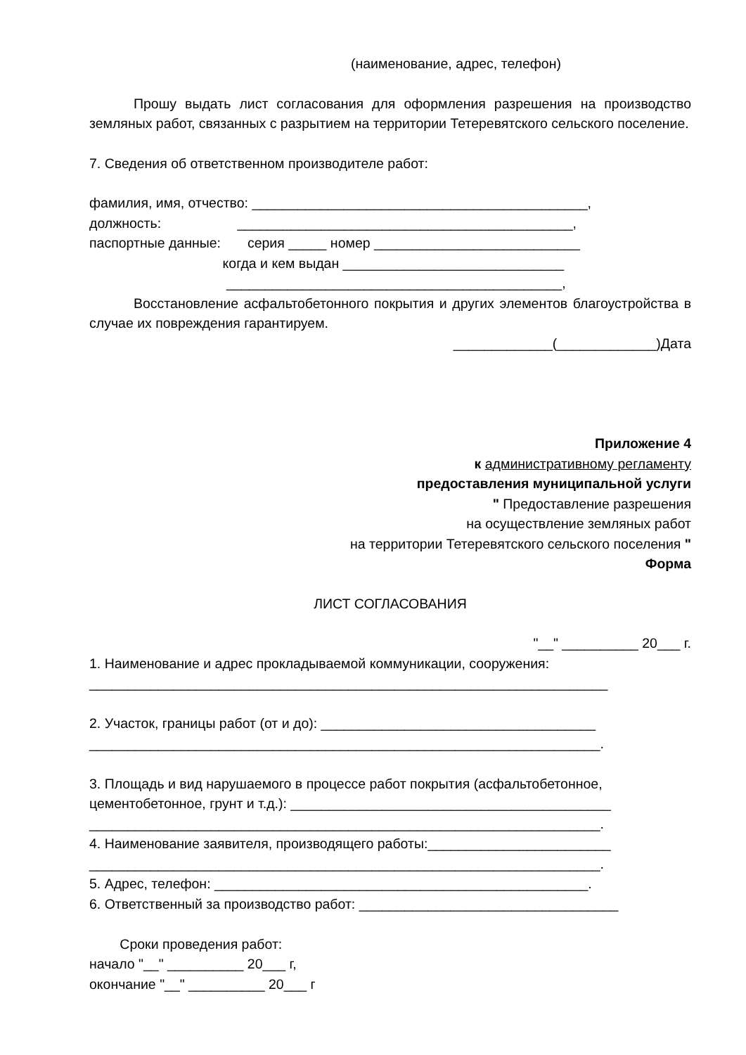(наименование, адрес, телефон)
Прошу выдать лист согласования для оформления разрешения на производство земляных работ, связанных с разрытием на территории Тетеревятского сельского поселение.
7. Сведения об ответственном производителе работ:
фамилия, имя, отчество: ____________________________________________,
должность:                    ____________________________________________,
паспортные данные:       серия _____ номер ___________________________
                                   когда и кем выдан _____________________________
                                    ____________________________________________,
Восстановление асфальтобетонного покрытия и других элементов благоустройства в случае их повреждения гарантируем.
_____________(_____________)Дата
Приложение 4
к административному регламенту
предоставления муниципальной услуги
" Предоставление разрешения
на осуществление земляных работ
на территории Тетеревятского сельского поселения "
Форма
ЛИСТ СОГЛАСОВАНИЯ
"__" __________ 20___ г.
1. Наименование и адрес прокладываемой коммуникации, сооружения:
____________________________________________________________________

2. Участок, границы работ (от и до): ____________________________________
___________________________________________________________________.

3. Площадь и вид нарушаемого в процессе работ покрытия (асфальтобетонное,
цементобетонное, грунт и т.д.): __________________________________________
___________________________________________________________________.
4. Наименование заявителя, производящего работы:________________________
___________________________________________________________________.
5. Адрес, телефон: _________________________________________________.
6. Ответственный за производство работ: __________________________________

        Сроки проведения работ:
начало "__" __________ 20___ г,
окончание "__" __________ 20___ г